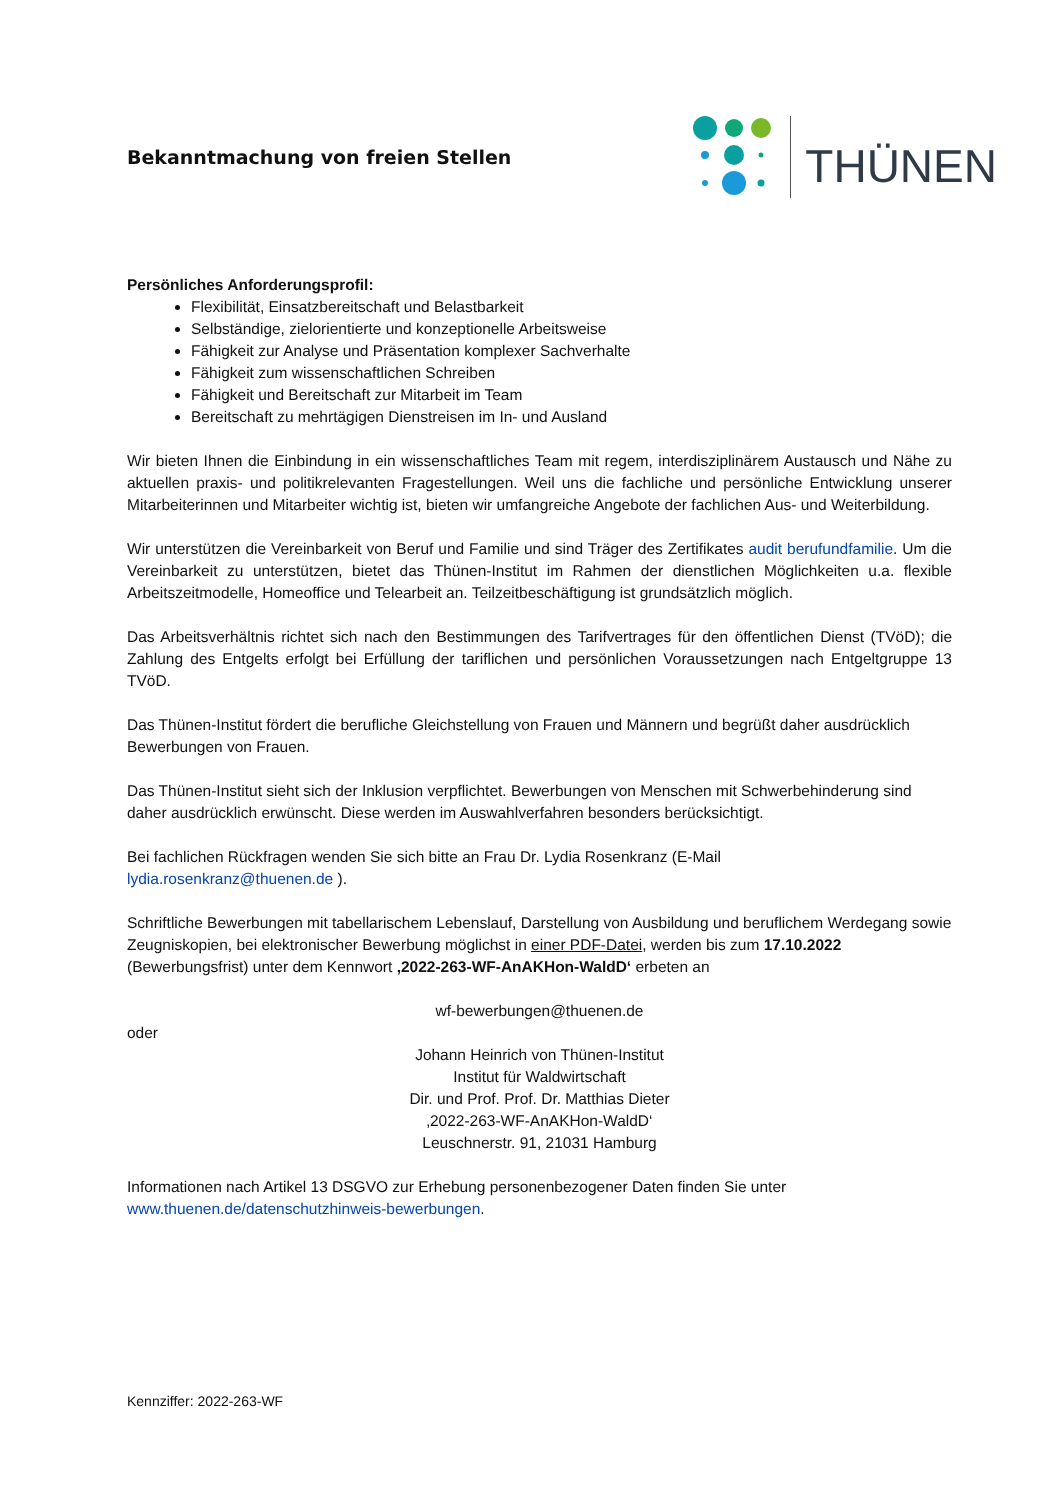Bekanntmachung von freien Stellen
THÜNEN
Persönliches Anforderungsprofil:
Flexibilität, Einsatzbereitschaft und Belastbarkeit
Selbständige, zielorientierte und konzeptionelle Arbeitsweise
Fähigkeit zur Analyse und Präsentation komplexer Sachverhalte
Fähigkeit zum wissenschaftlichen Schreiben
Fähigkeit und Bereitschaft zur Mitarbeit im Team
Bereitschaft zu mehrtägigen Dienstreisen im In- und Ausland
Wir bieten Ihnen die Einbindung in ein wissenschaftliches Team mit regem, interdisziplinärem Austausch und Nähe zu aktuellen praxis- und politikrelevanten Fragestellungen. Weil uns die fachliche und persönliche Entwicklung unserer Mitarbeiterinnen und Mitarbeiter wichtig ist, bieten wir umfangreiche Angebote der fachlichen Aus- und Weiterbildung.
Wir unterstützen die Vereinbarkeit von Beruf und Familie und sind Träger des Zertifikates audit berufundfamilie. Um die Vereinbarkeit zu unterstützen, bietet das Thünen-Institut im Rahmen der dienstlichen Möglichkeiten u.a. flexible Arbeitszeitmodelle, Homeoffice und Telearbeit an. Teilzeitbeschäftigung ist grundsätzlich möglich.
Das Arbeitsverhältnis richtet sich nach den Bestimmungen des Tarifvertrages für den öffentlichen Dienst (TVöD); die Zahlung des Entgelts erfolgt bei Erfüllung der tariflichen und persönlichen Voraussetzungen nach Entgeltgruppe 13 TVöD.
Das Thünen-Institut fördert die berufliche Gleichstellung von Frauen und Männern und begrüßt daher ausdrücklich Bewerbungen von Frauen.
Das Thünen-Institut sieht sich der Inklusion verpflichtet. Bewerbungen von Menschen mit Schwerbehinderung sind daher ausdrücklich erwünscht. Diese werden im Auswahlverfahren besonders berücksichtigt.
Bei fachlichen Rückfragen wenden Sie sich bitte an Frau Dr. Lydia Rosenkranz (E-Mail
lydia.rosenkranz@thuenen.de ).
Schriftliche Bewerbungen mit tabellarischem Lebenslauf, Darstellung von Ausbildung und beruflichem Werdegang sowie Zeugniskopien, bei elektronischer Bewerbung möglichst in einer PDF-Datei, werden bis zum 17.10.2022 (Bewerbungsfrist) unter dem Kennwort ‚2022-263-WF-AnAKHon-WaldD‘ erbeten an
wf-bewerbungen@thuenen.de
oder
Johann Heinrich von Thünen-Institut
Institut für Waldwirtschaft
Dir. und Prof. Prof. Dr. Matthias Dieter
‚2022-263-WF-AnAKHon-WaldD‘
Leuschnerstr. 91, 21031 Hamburg
Informationen nach Artikel 13 DSGVO zur Erhebung personenbezogener Daten finden Sie unter www.thuenen.de/datenschutzhinweis-bewerbungen.
Kennziffer: 2022-263-WF